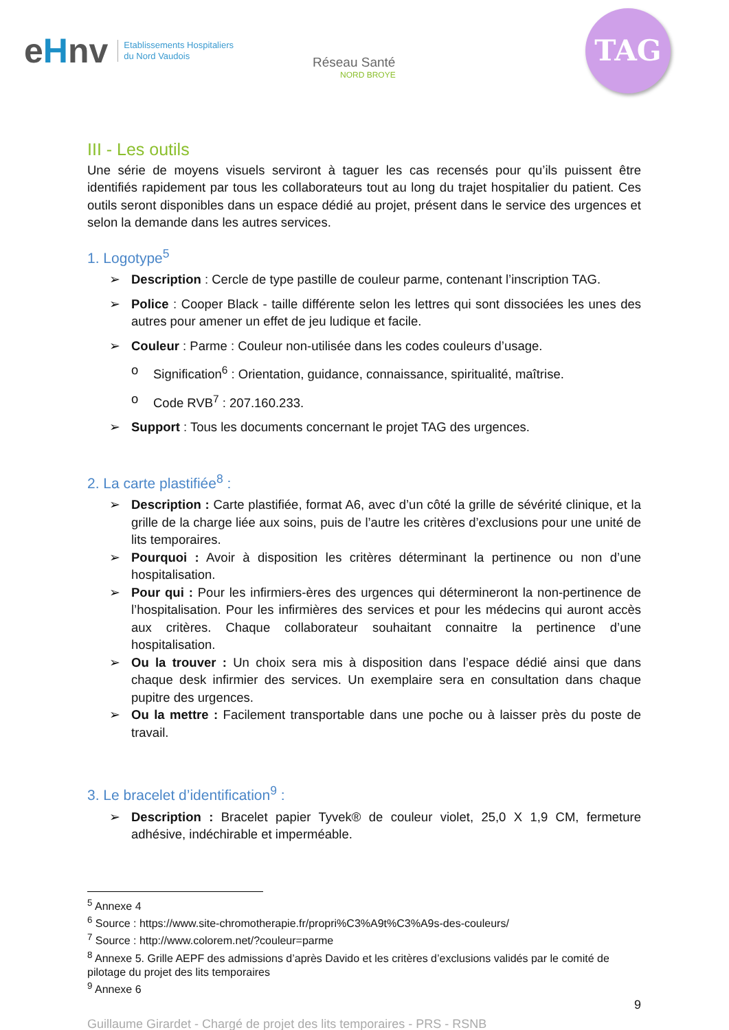eHnv Etablissements Hospitaliers
du Nord Vaudois
Réseau Santé
NORD BROYE
TAG
III - Les outils
Une série de moyens visuels serviront à taguer les cas recensés pour qu’ils puissent être identifiés rapidement par tous les collaborateurs tout au long du trajet hospitalier du patient. Ces outils seront disponibles dans un espace dédié au projet, présent dans le service des urgences et selon la demande dans les autres services.
1. Logotype<sup>5</sup>
➢ Description : Cercle de type pastille de couleur parme, contenant l’inscription TAG.
➢ Police : Cooper Black - taille différente selon les lettres qui sont dissociées les unes des autres pour amener un effet de jeu ludique et facile.
➢ Couleur : Parme : Couleur non-utilisée dans les codes couleurs d’usage.
o Signification<sup>6</sup> : Orientation, guidance, connaissance, spiritualité, maîtrise.
o Code RVB<sup>7</sup> : 207.160.233.
➢ Support : Tous les documents concernant le projet TAG des urgences.
2. La carte plastifiée<sup>8</sup> :
➢ Description : Carte plastifiée, format A6, avec d’un côté la grille de sévérité clinique, et la grille de la charge liée aux soins, puis de l’autre les critères d’exclusions pour une unité de lits temporaires.
➢ Pourquoi : Avoir à disposition les critères déterminant la pertinence ou non d’une hospitalisation.
➢ Pour qui : Pour les infirmiers-ères des urgences qui détermineront la non-pertinence de l’hospitalisation. Pour les infirmières des services et pour les médecins qui auront accès aux critères. Chaque collaborateur souhaitant connaitre la pertinence d’une hospitalisation.
➢ Ou la trouver : Un choix sera mis à disposition dans l’espace dédié ainsi que dans chaque desk infirmier des services. Un exemplaire sera en consultation dans chaque pupitre des urgences.
➢ Ou la mettre : Facilement transportable dans une poche ou à laisser près du poste de travail.
3. Le bracelet d’identification<sup>9</sup> :
➢ Description : Bracelet papier Tyvek® de couleur violet, 25,0 X 1,9 CM, fermeture adhésive, indéchirable et imperméable.
<sup>5</sup> Annexe 4
<sup>6</sup> Source : https://www.site-chromotherapie.fr/propri%C3%A9t%C3%A9s-des-couleurs/
<sup>7</sup> Source : http://www.colorem.net/?couleur=parme
<sup>8</sup> Annexe 5. Grille AEPF des admissions d’après Davido et les critères d’exclusions validés par le comité de pilotage du projet des lits temporaires
<sup>9</sup> Annexe 6
9
Guillaume Girardet - Chargé de projet des lits temporaires - PRS - RSNB